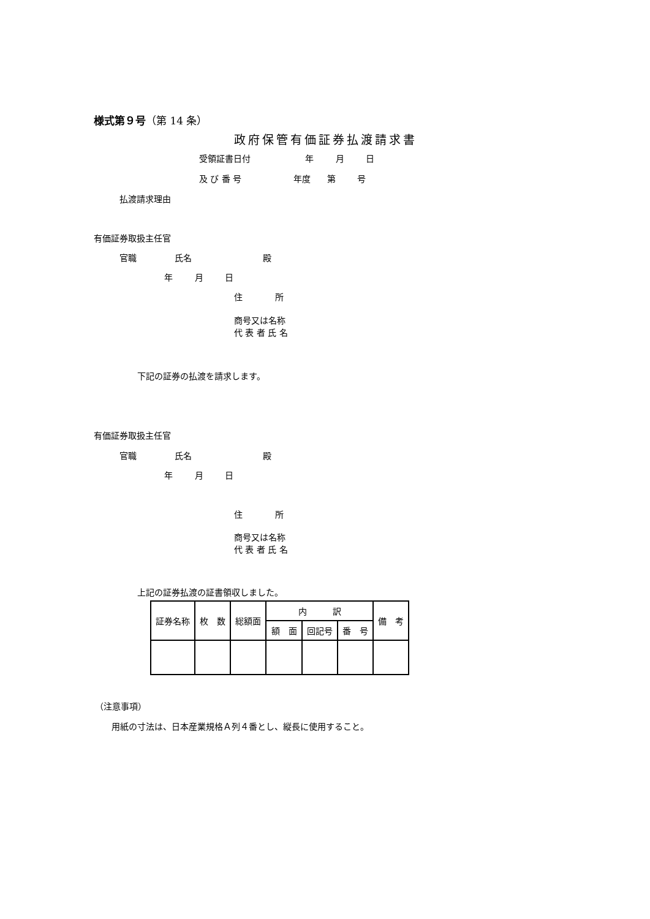様式第９号（第 14 条）
政府保管有価証券払渡請求書
受領証書日付 年 月 日
及 び 番 号 年度 第 号
払渡請求理由
有価証券取扱主任官
官職 氏名 殿
年 月 日
住 所
商号又は名称
代 表 者 氏 名
下記の証券の払渡を請求します。
有価証券取扱主任官
官職 氏名 殿
年 月 日
住 所
商号又は名称
代 表 者 氏 名
上記の証券払渡の証書領収しました。
| 証券名称 | 枚 数 | 総額面 | 内 訳 | | | 備 考 |
| | | | 額 面 | 回記号 | 番 号 | |
（注意事項）
用紙の寸法は、日本産業規格Ａ列４番とし、縦長に使用すること。